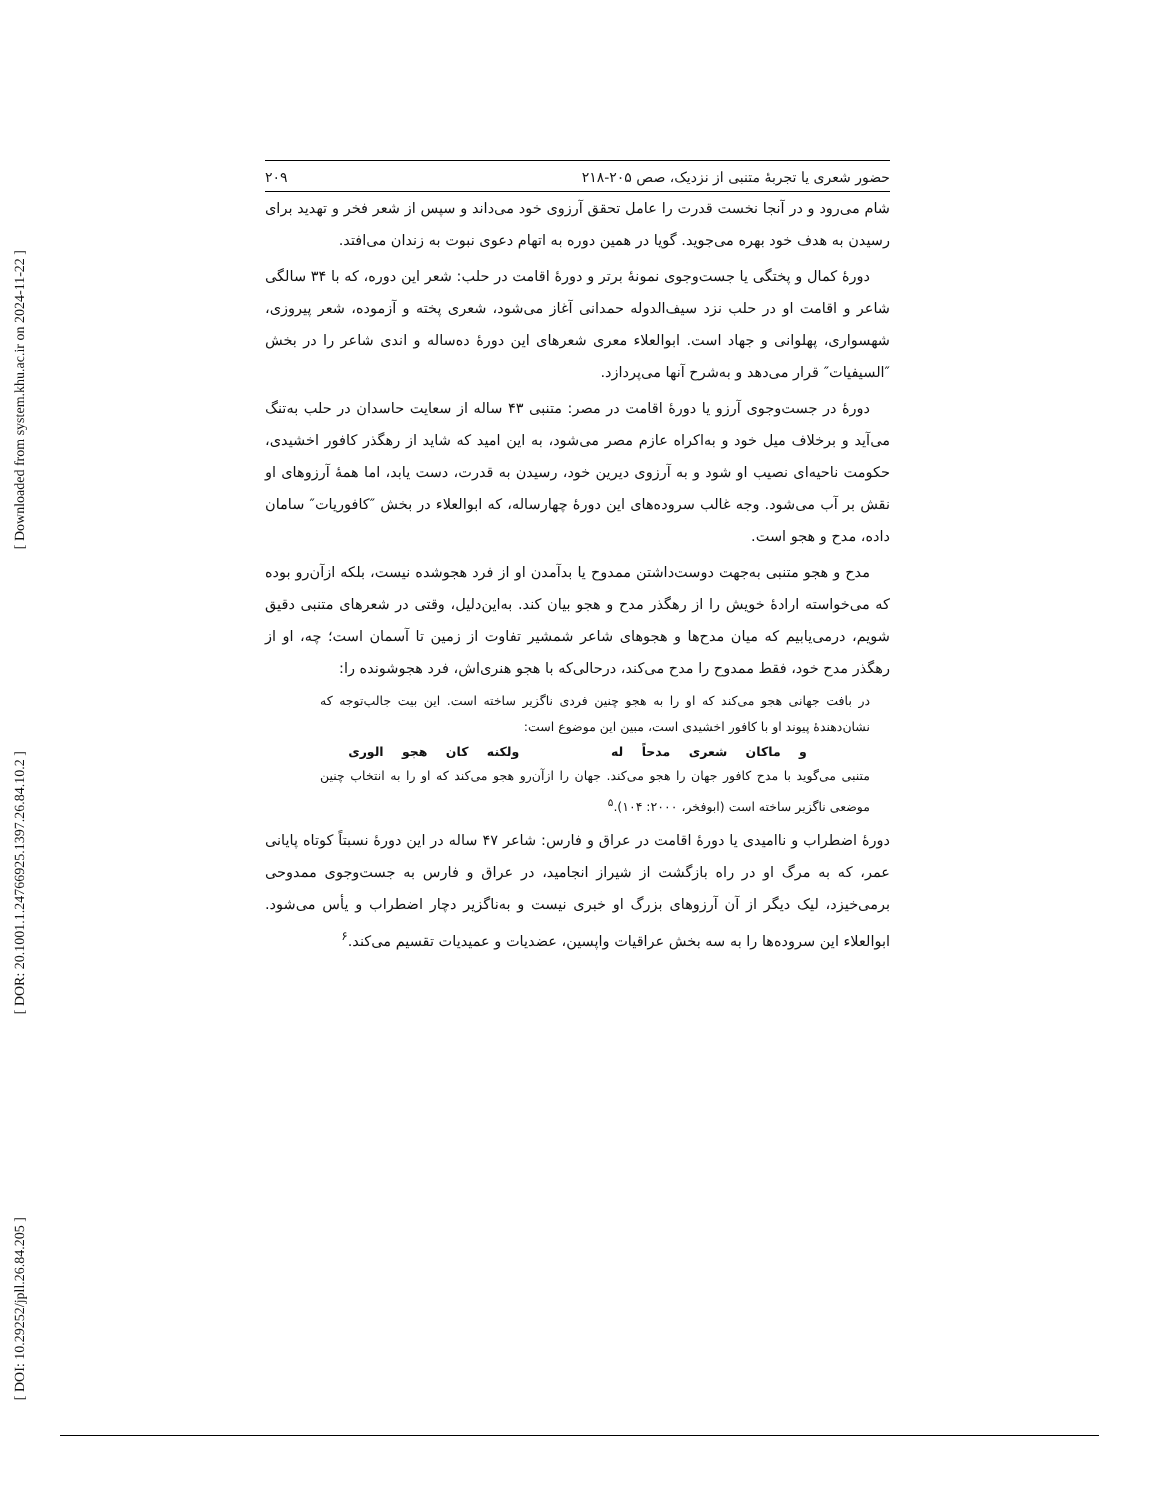[ Downloaded from system.khu.ac.ir on 2024-11-22 ]
[ DOR: 20.1001.1.24766925.1397.26.84.10.2 ]
[ DOI: 10.29252/jpll.26.84.205 ]
حضور شعری یا تجربۀ متنبی از نزدیک، صص ۲۰۵-۲۱۸ ۲۰۹
شام می‌رود و در آنجا نخست قدرت را عامل تحقق آرزوی خود می‌داند و سپس از شعر فخر و تهدید برای رسیدن به هدف خود بهره می‌جوید. گویا در همین دوره به اتهام دعوی نبوت به زندان می‌افتد.
دورۀ کمال و پختگی یا جست‌وجوی نمونۀ برتر و دورۀ اقامت در حلب: شعر این دوره، که با ۳۴ سالگی شاعر و اقامت او در حلب نزد سیف‌الدوله حمدانی آغاز می‌شود، شعری پخته و آزموده، شعر پیروزی، شهسواری، پهلوانی و جهاد است. ابوالعلاء معری شعرهای این دورۀ ده‌ساله و اندی شاعر را در بخش ″السیفیات″ قرار می‌دهد و به‌شرح آنها می‌پردازد.
دورۀ در جست‌وجوی آرزو یا دورۀ اقامت در مصر: متنبی ۴۳ ساله از سعایت حاسدان در حلب به‌تنگ می‌آید و برخلاف میل خود و به‌اکراه عازم مصر می‌شود، به این امید که شاید از رهگذر کافور اخشیدی، حکومت ناحیه‌ای نصیب او شود و به آرزوی دیرین خود، رسیدن به قدرت، دست یابد، اما همۀ آرزوهای او نقش بر آب می‌شود. وجه غالب سروده‌های این دورۀ چهارساله، که ابوالعلاء در بخش ″کافوریات″ سامان داده، مدح و هجو است.
مدح و هجو متنبی به‌جهت دوست‌داشتن ممدوح یا بدآمدن او از فرد هجوشده نیست، بلکه ازآن‌رو بوده که می‌خواسته ارادۀ خویش را از رهگذر مدح و هجو بیان کند. به‌این‌دلیل، وقتی در شعرهای متنبی دقیق شویم، درمی‌یابیم که میان مدح‌ها و هجوهای شاعر شمشیر تفاوت از زمین تا آسمان است؛ چه، او از رهگذر مدح خود، فقط ممدوح را مدح می‌کند، درحالی‌که با هجو هنری‌اش، فرد هجوشونده را:
در بافت جهانی هجو می‌کند که او را به هجو چنین فردی ناگزیر ساخته است. این بیت جالب‌توجه که نشان‌دهندۀ پیوند او با کافور اخشیدی است، مبین این موضوع است:
و ماکان شعری مدحاً له ولکنه کان هجو الوری
متنبی می‌گوید با مدح کافور جهان را هجو می‌کند. جهان را ازآن‌رو هجو می‌کند که او را به انتخاب چنین موضعی ناگزیر ساخته است (ابوفخر، ۲۰۰۰: ۱۰۴).<sup>۵</sup>
دورۀ اضطراب و ناامیدی یا دورۀ اقامت در عراق و فارس: شاعر ۴۷ ساله در این دورۀ نسبتاً کوتاه پایانی عمر، که به مرگ او در راه بازگشت از شیراز انجامید، در عراق و فارس به جست‌وجوی ممدوحی برمی‌خیزد، لیک دیگر از آن آرزوهای بزرگ او خبری نیست و به‌ناگزیر دچار اضطراب و یأس می‌شود. ابوالعلاء این سروده‌ها را به سه بخش عراقیات واپسین، عضدیات و عمیدیات تقسیم می‌کند.<sup>۶</sup>